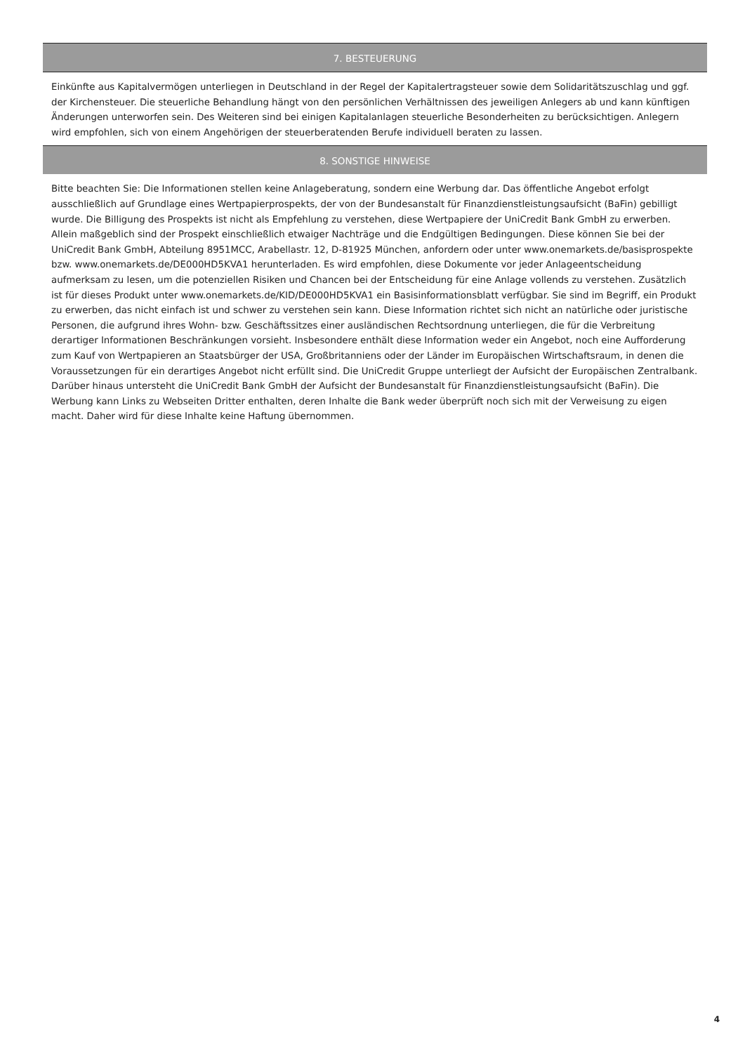7. BESTEUERUNG
Einkünfte aus Kapitalvermögen unterliegen in Deutschland in der Regel der Kapitalertragsteuer sowie dem Solidaritätszuschlag und ggf. der Kirchensteuer. Die steuerliche Behandlung hängt von den persönlichen Verhältnissen des jeweiligen Anlegers ab und kann künftigen Änderungen unterworfen sein. Des Weiteren sind bei einigen Kapitalanlagen steuerliche Besonderheiten zu berücksichtigen. Anlegern wird empfohlen, sich von einem Angehörigen der steuerberatenden Berufe individuell beraten zu lassen.
8. SONSTIGE HINWEISE
Bitte beachten Sie: Die Informationen stellen keine Anlageberatung, sondern eine Werbung dar. Das öffentliche Angebot erfolgt ausschließlich auf Grundlage eines Wertpapierprospekts, der von der Bundesanstalt für Finanzdienstleistungsaufsicht (BaFin) gebilligt wurde. Die Billigung des Prospekts ist nicht als Empfehlung zu verstehen, diese Wertpapiere der UniCredit Bank GmbH zu erwerben. Allein maßgeblich sind der Prospekt einschließlich etwaiger Nachträge und die Endgültigen Bedingungen. Diese können Sie bei der UniCredit Bank GmbH, Abteilung 8951MCC, Arabellastr. 12, D-81925 München, anfordern oder unter www.onemarkets.de/basisprospekte bzw. www.onemarkets.de/DE000HD5KVA1 herunterladen. Es wird empfohlen, diese Dokumente vor jeder Anlageentscheidung aufmerksam zu lesen, um die potenziellen Risiken und Chancen bei der Entscheidung für eine Anlage vollends zu verstehen. Zusätzlich ist für dieses Produkt unter www.onemarkets.de/KID/DE000HD5KVA1 ein Basisinformationsblatt verfügbar. Sie sind im Begriff, ein Produkt zu erwerben, das nicht einfach ist und schwer zu verstehen sein kann. Diese Information richtet sich nicht an natürliche oder juristische Personen, die aufgrund ihres Wohn- bzw. Geschäftssitzes einer ausländischen Rechtsordnung unterliegen, die für die Verbreitung derartiger Informationen Beschränkungen vorsieht. Insbesondere enthält diese Information weder ein Angebot, noch eine Aufforderung zum Kauf von Wertpapieren an Staatsbürger der USA, Großbritanniens oder der Länder im Europäischen Wirtschaftsraum, in denen die Voraussetzungen für ein derartiges Angebot nicht erfüllt sind. Die UniCredit Gruppe unterliegt der Aufsicht der Europäischen Zentralbank. Darüber hinaus untersteht die UniCredit Bank GmbH der Aufsicht der Bundesanstalt für Finanzdienstleistungsaufsicht (BaFin). Die Werbung kann Links zu Webseiten Dritter enthalten, deren Inhalte die Bank weder überprüft noch sich mit der Verweisung zu eigen macht. Daher wird für diese Inhalte keine Haftung übernommen.
4